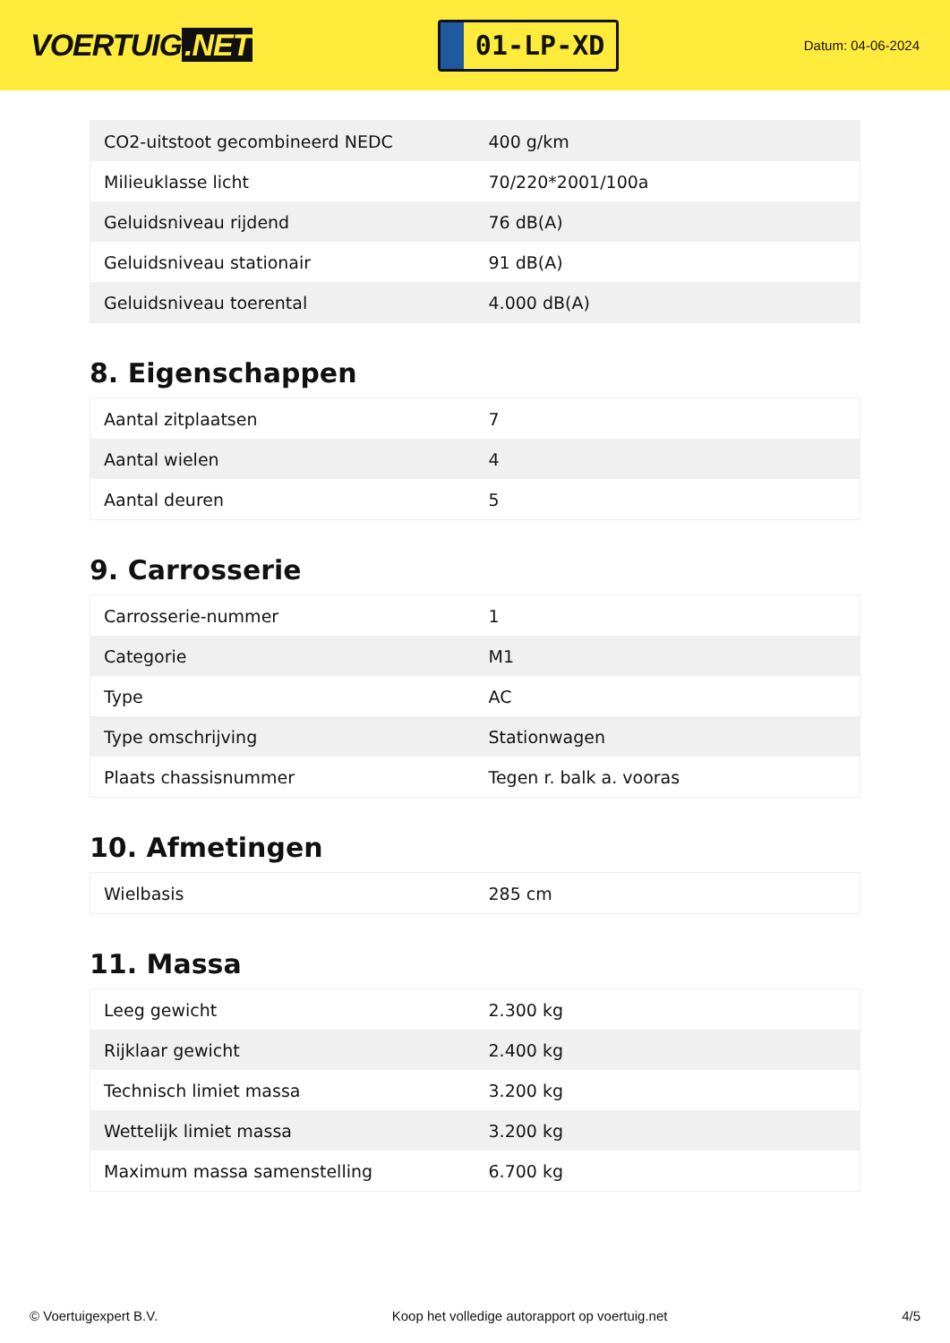VOERTUIG.NET
01-LP-XD
Datum: 04-06-2024
| CO2-uitstoot gecombineerd NEDC | 400 g/km |
| Milieuklasse licht | 70/220*2001/100a |
| Geluidsniveau rijdend | 76 dB(A) |
| Geluidsniveau stationair | 91 dB(A) |
| Geluidsniveau toerental | 4.000 dB(A) |
8. Eigenschappen
| Aantal zitplaatsen | 7 |
| Aantal wielen | 4 |
| Aantal deuren | 5 |
9. Carrosserie
| Carrosserie-nummer | 1 |
| Categorie | M1 |
| Type | AC |
| Type omschrijving | Stationwagen |
| Plaats chassisnummer | Tegen r. balk a. vooras |
10. Afmetingen
| Wielbasis | 285 cm |
11. Massa
| Leeg gewicht | 2.300 kg |
| Rijklaar gewicht | 2.400 kg |
| Technisch limiet massa | 3.200 kg |
| Wettelijk limiet massa | 3.200 kg |
| Maximum massa samenstelling | 6.700 kg |
© Voertuigexpert B.V. Koop het volledige autorapport op voertuig.net 4/5